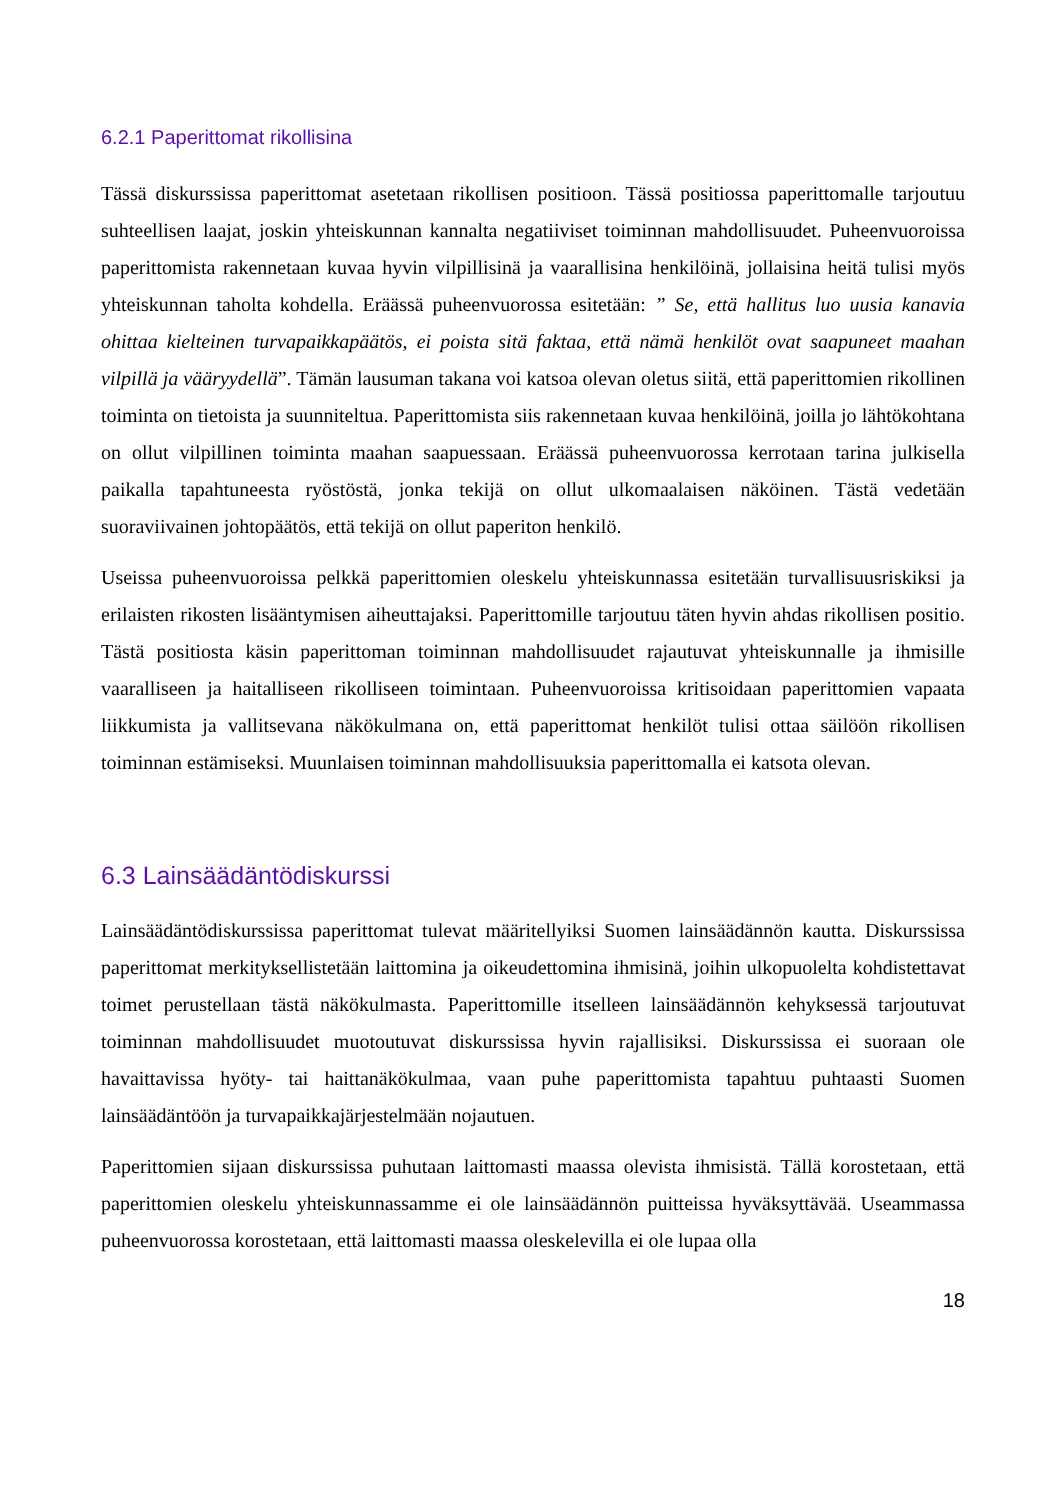6.2.1 Paperittomat rikollisina
Tässä diskurssissa paperittomat asetetaan rikollisen positioon. Tässä positiossa paperittomalle tarjoutuu suhteellisen laajat, joskin yhteiskunnan kannalta negatiiviset toiminnan mahdollisuudet. Puheenvuoroissa paperittomista rakennetaan kuvaa hyvin vilpillisinä ja vaarallisina henkilöinä, jollaisina heitä tulisi myös yhteiskunnan taholta kohdella. Eräässä puheenvuorossa esitetään: ” Se, että hallitus luo uusia kanavia ohittaa kielteinen turvapaikkapäätös, ei poista sitä faktaa, että nämä henkilöt ovat saapuneet maahan vilpillä ja vääryydellä”. Tämän lausuman takana voi katsoa olevan oletus siitä, että paperittomien rikollinen toiminta on tietoista ja suunniteltua. Paperittomista siis rakennetaan kuvaa henkilöinä, joilla jo lähtökohtana on ollut vilpillinen toiminta maahan saapuessaan. Eräässä puheenvuorossa kerrotaan tarina julkisella paikalla tapahtuneesta ryöstöstä, jonka tekijä on ollut ulkomaalaisen näköinen. Tästä vedetään suoraviivainen johtopäätös, että tekijä on ollut paperiton henkilö.
Useissa puheenvuoroissa pelkkä paperittomien oleskelu yhteiskunnassa esitetään turvallisuusriskiksi ja erilaisten rikosten lisääntymisen aiheuttajaksi. Paperittomille tarjoutuu täten hyvin ahdas rikollisen positio. Tästä positiosta käsin paperittoman toiminnan mahdollisuudet rajautuvat yhteiskunnalle ja ihmisille vaaralliseen ja haitalliseen rikolliseen toimintaan. Puheenvuoroissa kritisoidaan paperittomien vapaata liikkumista ja vallitsevana näkökulmana on, että paperittomat henkilöt tulisi ottaa säilöön rikollisen toiminnan estämiseksi. Muunlaisen toiminnan mahdollisuuksia paperittomalla ei katsota olevan.
6.3 Lainsäädäntödiskurssi
Lainsäädäntödiskurssissa paperittomat tulevat määritellyiksi Suomen lainsäädännön kautta. Diskurssissa paperittomat merkityksellistetään laittomina ja oikeudettomina ihmisinä, joihin ulkopuolelta kohdistettavat toimet perustellaan tästä näkökulmasta. Paperittomille itselleen lainsäädännön kehyksessä tarjoutuvat toiminnan mahdollisuudet muotoutuvat diskurssissa hyvin rajallisiksi. Diskurssissa ei suoraan ole havaittavissa hyöty- tai haittanäkökulmaa, vaan puhe paperittomista tapahtuu puhtaasti Suomen lainsäädäntöön ja turvapaikkajärjestelmään nojautuen.
Paperittomien sijaan diskurssissa puhutaan laittomasti maassa olevista ihmisistä. Tällä korostetaan, että paperittomien oleskelu yhteiskunnassamme ei ole lainsäädännön puitteissa hyväksyttävää. Useammassa puheenvuorossa korostetaan, että laittomasti maassa oleskelevilla ei ole lupaa olla
18